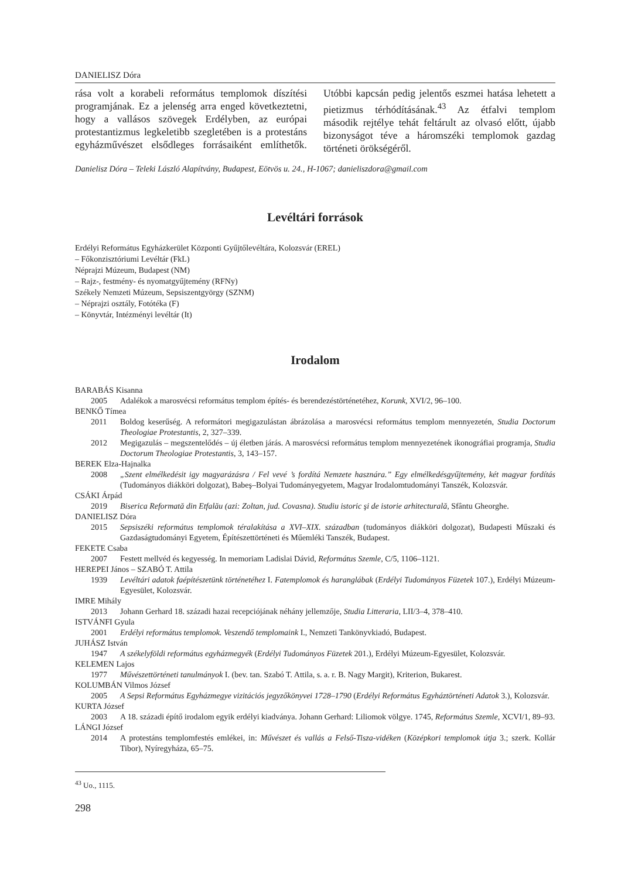DANIELISZ Dóra
rása volt a korabeli református templomok díszítési programjának. Ez a jelenség arra enged következtetni, hogy a vallásos szövegek Erdélyben, az európai protestantizmus legkeletibb szegletében is a protestáns egyházművészet elsődleges forrásaiként említhetők. Utóbbi kapcsán pedig jelentős eszmei hatása lehetett a pietizmus térhódításának.<sup>43</sup> Az étfalvi templom második rejtélye tehát feltárult az olvasó előtt, újabb bizonyságot téve a háromszéki templomok gazdag történeti örökségéről.
Danielisz Dóra – Teleki László Alapítvány, Budapest, Eötvös u. 24., H-1067; danieliszdora@gmail.com
Levéltári források
Erdélyi Református Egyházkerület Központi Gyűjtőlevéltára, Kolozsvár (EREL)
– Főkonzisztóriumi Levéltár (FkL)
Néprajzi Múzeum, Budapest (NM)
– Rajz-, festmény- és nyomatgyűjtemény (RFNy)
Székely Nemzeti Múzeum, Sepsiszentgyörgy (SZNM)
– Néprajzi osztály, Fotótéka (F)
– Könyvtár, Intézményi levéltár (It)
Irodalom
BARABÁS Kisanna
2005 Adalékok a marosvécsi református templom építés- és berendezéstörténetéhez, Korunk, XVI/2, 96–100.
BENKŐ Tímea
2011 Boldog keserűség. A reformátori megigazulástan ábrázolása a marosvécsi református templom mennyezetén, Studia Doctorum Theologiae Protestantis, 2, 327–339.
2012 Megigazulás – megszentelődés – új életben járás. A marosvécsi református templom mennyezetének ikonográfiai programja, Studia Doctorum Theologiae Protestantis, 3, 143–157.
BEREK Elza-Hajnalka
2008 „Szent elmélkedésit igy magyarázásra / Fel vevé ’s fordítá Nemzete hasznára.” Egy elmélkedésgyűjtemény, két magyar fordítás (Tudományos diákköri dolgozat), Babeş–Bolyai Tudományegyetem, Magyar Irodalomtudományi Tanszék, Kolozsvár.
CSÁKI Árpád
2019 Biserica Reformată din Etfalău (azi: Zoltan, jud. Covasna). Studiu istoric şi de istorie arhitecturală, Sfântu Gheorghe.
DANIELISZ Dóra
2015 Sepsiszéki református templomok téralakítása a XVI–XIX. században (tudományos diákköri dolgozat), Budapesti Műszaki és Gazdaságtudományi Egyetem, Építészettörténeti és Műemléki Tanszék, Budapest.
FEKETE Csaba
2007 Festett mellvéd és kegyesség. In memoriam Ladislai Dávid, Református Szemle, C/5, 1106–1121.
HEREPEI János – SZABÓ T. Attila
1939 Levéltári adatok faépítészetünk történetéhez I. Fatemplomok és haranglábak (Erdélyi Tudományos Füzetek 107.), Erdélyi Múzeum-Egyesület, Kolozsvár.
IMRE Mihály
2013 Johann Gerhard 18. századi hazai recepciójának néhány jellemzője, Studia Litteraria, LII/3–4, 378–410.
ISTVÁNFI Gyula
2001 Erdélyi református templomok. Veszendő templomaink I., Nemzeti Tankönyvkiadó, Budapest.
JUHÁSZ István
1947 A székelyföldi református egyházmegyék (Erdélyi Tudományos Füzetek 201.), Erdélyi Múzeum-Egyesület, Kolozsvár.
KELEMEN Lajos
1977 Művészettörténeti tanulmányok I. (bev. tan. Szabó T. Attila, s. a. r. B. Nagy Margit), Kriterion, Bukarest.
KOLUMBÁN Vilmos József
2005 A Sepsi Református Egyházmegye vizitációs jegyzőkönyvei 1728–1790 (Erdélyi Református Egyháztörténeti Adatok 3.), Kolozsvár.
KURTA József
2003 A 18. századi építő irodalom egyik erdélyi kiadványa. Johann Gerhard: Liliomok völgye. 1745, Református Szemle, XCVI/1, 89–93.
LÁNGI József
2014 A protestáns templomfestés emlékei, in: Művészet és vallás a Felső-Tisza-vidéken (Középkori templomok útja 3.; szerk. Kollár Tibor), Nyíregyháza, 65–75.
<sup>43</sup> Uo., 1115.
298